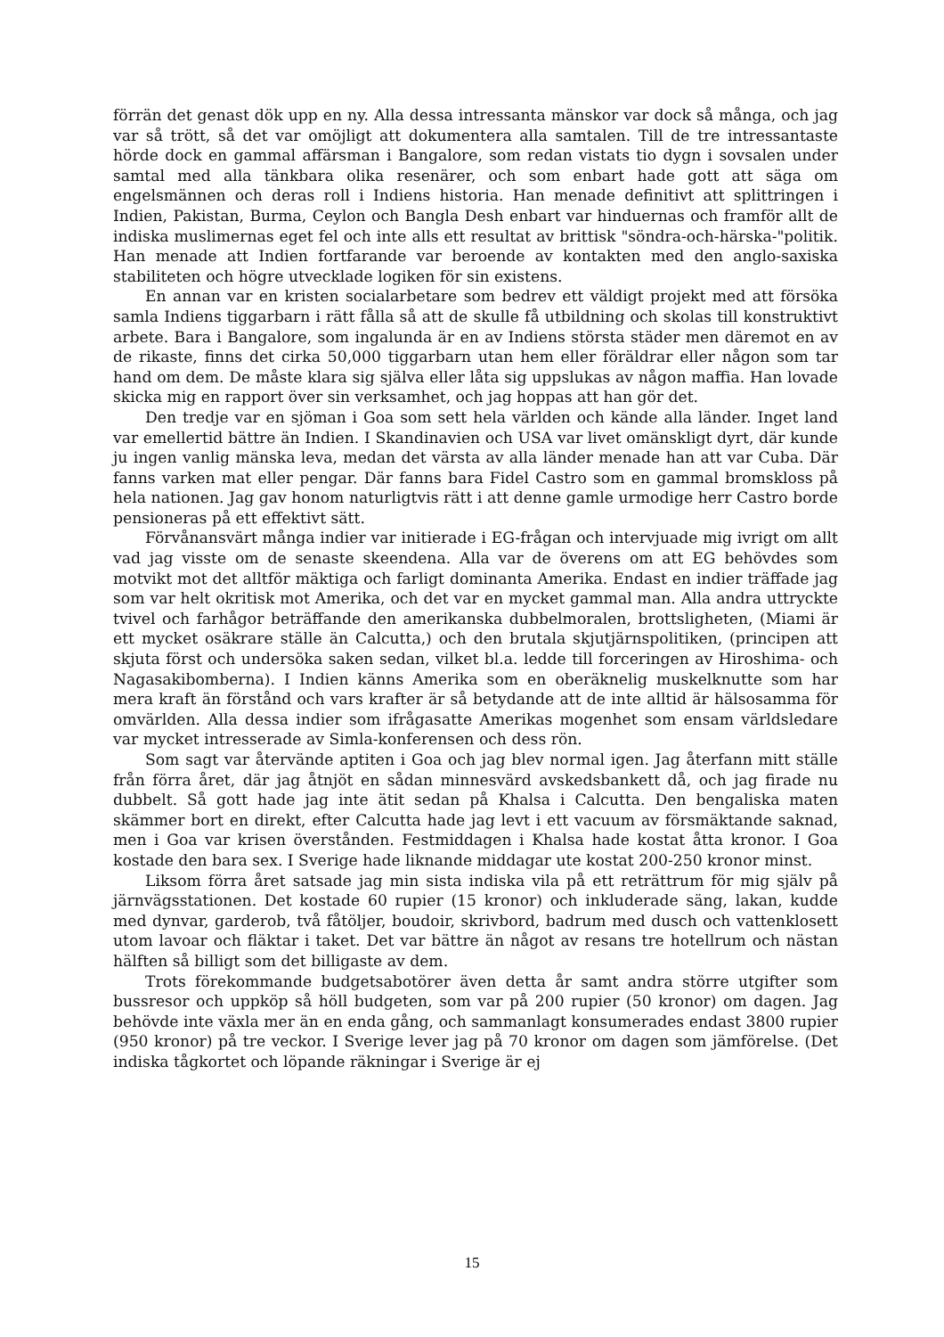förrän det genast dök upp en ny. Alla dessa intressanta mänskor var dock så många, och jag var så trött, så det var omöjligt att dokumentera alla samtalen. Till de tre intressantaste hörde dock en gammal affärsman i Bangalore, som redan vistats tio dygn i sovsalen under samtal med alla tänkbara olika resenärer, och som enbart hade gott att säga om engelsmännen och deras roll i Indiens historia. Han menade definitivt att splittringen i Indien, Pakistan, Burma, Ceylon och Bangla Desh enbart var hinduernas och framför allt de indiska muslimernas eget fel och inte alls ett resultat av brittisk "söndra-och-härska-"politik. Han menade att Indien fortfarande var beroende av kontakten med den anglo-saxiska stabiliteten och högre utvecklade logiken för sin existens.
En annan var en kristen socialarbetare som bedrev ett väldigt projekt med att försöka samla Indiens tiggarbarn i rätt fålla så att de skulle få utbildning och skolas till konstruktivt arbete. Bara i Bangalore, som ingalunda är en av Indiens största städer men däremot en av de rikaste, finns det cirka 50,000 tiggarbarn utan hem eller föräldrar eller någon som tar hand om dem. De måste klara sig själva eller låta sig uppslukas av någon maffia. Han lovade skicka mig en rapport över sin verksamhet, och jag hoppas att han gör det.
Den tredje var en sjöman i Goa som sett hela världen och kände alla länder. Inget land var emellertid bättre än Indien. I Skandinavien och USA var livet omänskligt dyrt, där kunde ju ingen vanlig mänska leva, medan det värsta av alla länder menade han att var Cuba. Där fanns varken mat eller pengar. Där fanns bara Fidel Castro som en gammal bromskloss på hela nationen. Jag gav honom naturligtvis rätt i att denne gamle urmodige herr Castro borde pensioneras på ett effektivt sätt.
Förvånansvärt många indier var initierade i EG-frågan och intervjuade mig ivrigt om allt vad jag visste om de senaste skeendena. Alla var de överens om att EG behövdes som motvikt mot det alltför mäktiga och farligt dominanta Amerika. Endast en indier träffade jag som var helt okritisk mot Amerika, och det var en mycket gammal man. Alla andra uttryckte tvivel och farhågor beträffande den amerikanska dubbelmoralen, brottsligheten, (Miami är ett mycket osäkrare ställe än Calcutta,) och den brutala skjutjärnspolitiken, (principen att skjuta först och undersöka saken sedan, vilket bl.a. ledde till forceringen av Hiroshima- och Nagasakibomberna). I Indien känns Amerika som en oberäknelig muskelknutte som har mera kraft än förstånd och vars krafter är så betydande att de inte alltid är hälsosamma för omvärlden. Alla dessa indier som ifrågasatte Amerikas mogenhet som ensam världsledare var mycket intresserade av Simla-konferensen och dess rön.
Som sagt var återvände aptiten i Goa och jag blev normal igen. Jag återfann mitt ställe från förra året, där jag åtnjöt en sådan minnesvärd avskedsbankett då, och jag firade nu dubbelt. Så gott hade jag inte ätit sedan på Khalsa i Calcutta. Den bengaliska maten skämmer bort en direkt, efter Calcutta hade jag levt i ett vacuum av försmäktande saknad, men i Goa var krisen överstånden. Festmiddagen i Khalsa hade kostat åtta kronor. I Goa kostade den bara sex. I Sverige hade liknande middagar ute kostat 200-250 kronor minst.
Liksom förra året satsade jag min sista indiska vila på ett reträttrum för mig själv på järnvägsstationen. Det kostade 60 rupier (15 kronor) och inkluderade säng, lakan, kudde med dynvar, garderob, två fåtöljer, boudoir, skrivbord, badrum med dusch och vattenklosett utom lavoar och fläktar i taket. Det var bättre än något av resans tre hotellrum och nästan hälften så billigt som det billigaste av dem.
Trots förekommande budgetsabotörer även detta år samt andra större utgifter som bussresor och uppköp så höll budgeten, som var på 200 rupier (50 kronor) om dagen. Jag behövde inte växla mer än en enda gång, och sammanlagt konsumerades endast 3800 rupier (950 kronor) på tre veckor. I Sverige lever jag på 70 kronor om dagen som jämförelse. (Det indiska tågkortet och löpande räkningar i Sverige är ej
15